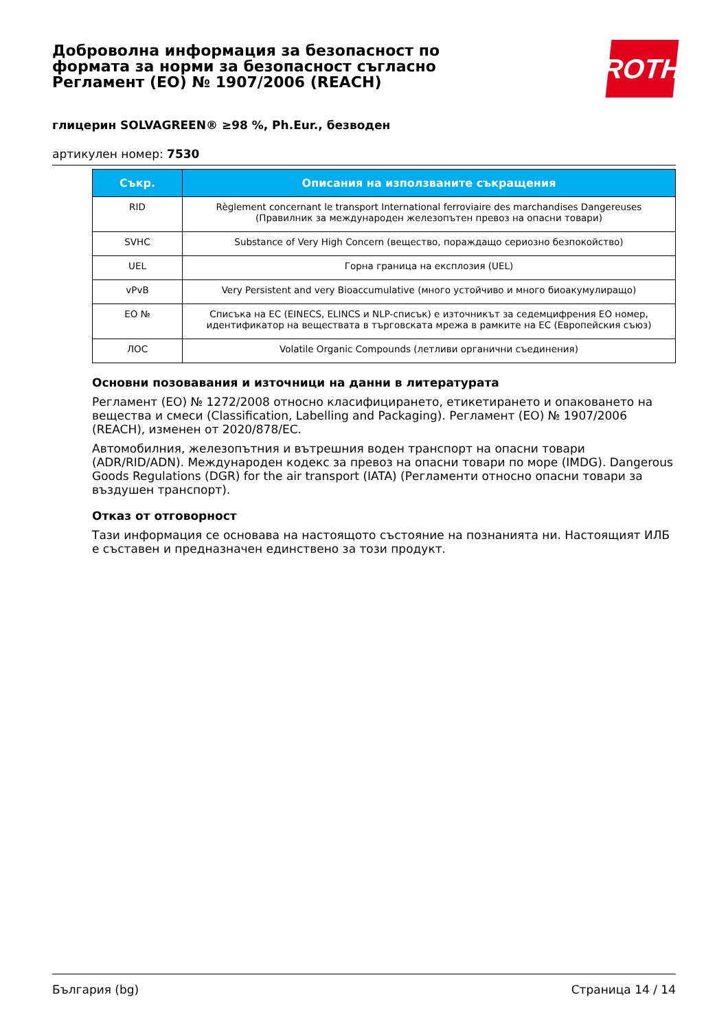Доброволна информация за безопасност по формата за норми за безопасност съгласно Регламент (ЕО) № 1907/2006 (REACH)
ROTH
глицерин SOLVAGREEN® ≥98 %, Ph.Eur., безводен
артикулен номер: 7530
| Съкр. | Описания на използваните съкращения |
| --- | --- |
| RID | Règlement concernant le transport International ferroviaire des marchandises Dangereuses (Правилник за международен железопътен превоз на опасни товари) |
| SVHC | Substance of Very High Concern (вещество, пораждащо сериозно безпокойство) |
| UEL | Горна граница на експлозия (UEL) |
| vPvB | Very Persistent and very Bioaccumulative (много устойчиво и много биоакумулиращо) |
| ЕО № | Списъка на ЕС (EINECS, ELINCS и NLP-списък) е източникът за седемцифрения ЕО номер, идентификатор на веществата в търговската мрежа в рамките на ЕС (Европейския съюз) |
| ЛОС | Volatile Organic Compounds (летливи органични съединения) |
Основни позовавания и източници на данни в литературата
Регламент (ЕО) № 1272/2008 относно класифицирането, етикетирането и опаковането на вещества и смеси (Classification, Labelling and Packaging). Регламент (ЕО) № 1907/2006 (REACH), изменен от 2020/878/ЕС.
Автомобилния, железопътния и вътрешния воден транспорт на опасни товари (ADR/RID/ADN). Международен кодекс за превоз на опасни товари по море (IMDG). Dangerous Goods Regulations (DGR) for the air transport (IATA) (Регламенти относно опасни товари за въздушен транспорт).
Отказ от отговорност
Тази информация се основава на настоящото състояние на познанията ни. Настоящият ИЛБ е съставен и предназначен единствено за този продукт.
България (bg) Страница 14 / 14